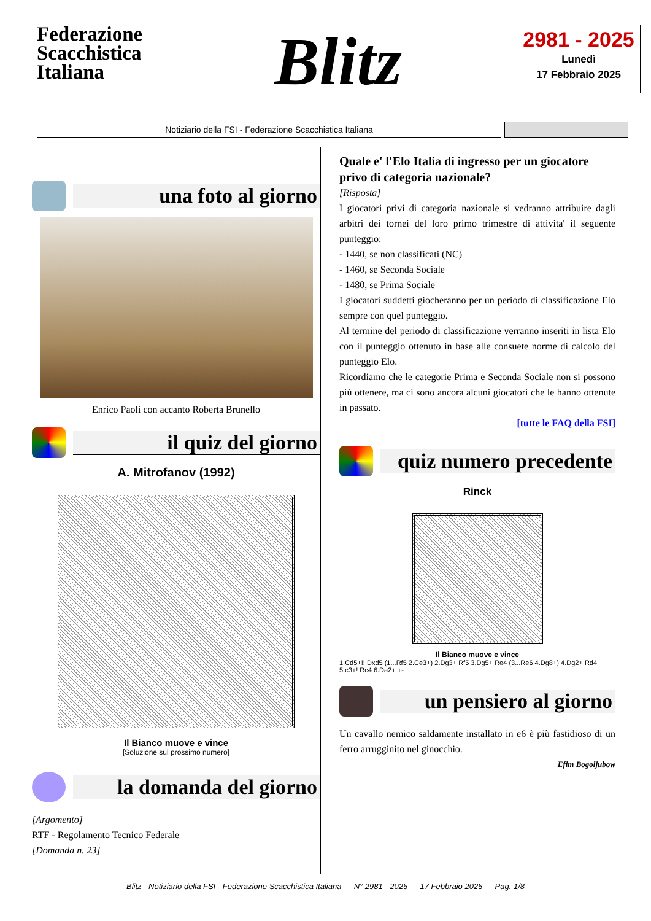Federazione Scacchistica Italiana
Blitz
2981 - 2025
Lunedì
17 Febbraio 2025
Notiziario della FSI - Federazione Scacchistica Italiana
una foto al giorno
Enrico Paoli con accanto Roberta Brunello
il quiz del giorno
A. Mitrofanov (1992)
Il Bianco muove e vince
[Soluzione sul prossimo numero]
la domanda del giorno
[Argomento]
RTF - Regolamento Tecnico Federale
[Domanda n. 23]
Quale e' l'Elo Italia di ingresso per un giocatore privo di categoria nazionale?
[Risposta]
I giocatori privi di categoria nazionale si vedranno attribuire dagli arbitri dei tornei del loro primo trimestre di attivita' il seguente punteggio:
- 1440, se non classificati (NC)
- 1460, se Seconda Sociale
- 1480, se Prima Sociale
I giocatori suddetti giocheranno per un periodo di classificazione Elo sempre con quel punteggio.
Al termine del periodo di classificazione verranno inseriti in lista Elo con il punteggio ottenuto in base alle consuete norme di calcolo del punteggio Elo.
Ricordiamo che le categorie Prima e Seconda Sociale non si possono più ottenere, ma ci sono ancora alcuni giocatori che le hanno ottenute in passato.
[tutte le FAQ della FSI]
quiz numero precedente
Rinck
Il Bianco muove e vince
1.Cd5+!! Dxd5 (1...Rf5 2.Ce3+) 2.Dg3+ Rf5 3.Dg5+ Re4 (3...Re6 4.Dg8+) 4.Dg2+ Rd4 5.c3+! Rc4 6.Da2+ +-
un pensiero al giorno
Un cavallo nemico saldamente installato in e6 è più fastidioso di un ferro arrugginito nel ginocchio.
Efim Bogoljubow
Blitz - Notiziario della FSI - Federazione Scacchistica Italiana --- N° 2981 - 2025 --- 17 Febbraio 2025 --- Pag. 1/8